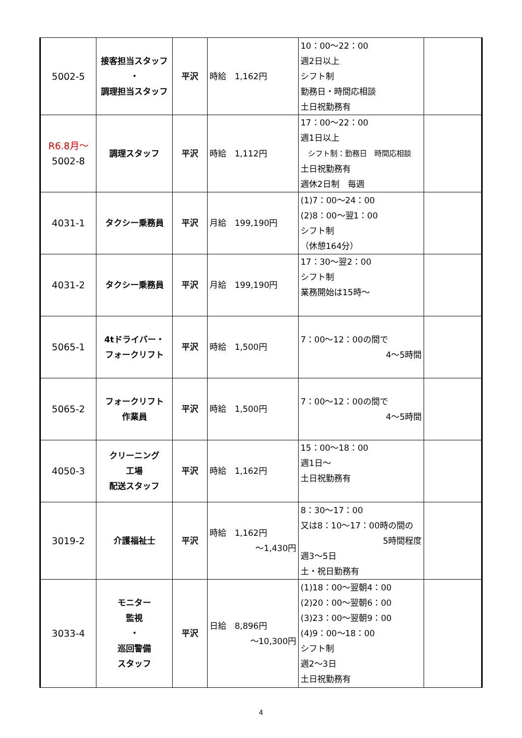| 5002-5 | 接客担当スタッフ ・ 調理担当スタッフ | 平沢 | 時給 1,162円 | 10：00～22：00 週2日以上 シフト制 勤務日・時間応相談 土日祝勤務有 | |
| R6.8月～ 5002-8 | 調理スタッフ | 平沢 | 時給 1,112円 | 17：00～22：00 週1日以上 シフト制：勤務日 時間応相談 土日祝勤務有 週休2日制 毎週 | |
| 4031-1 | タクシー乗務員 | 平沢 | 月給 199,190円 | (1)7：00～24：00 (2)8：00～翌1：00 シフト制 （休憩164分） | |
| 4031-2 | タクシー乗務員 | 平沢 | 月給 199,190円 | 17：30～翌2：00 シフト制 業務開始は15時～ | |
| 5065-1 | 4tドライバー・ フォークリフト | 平沢 | 時給 1,500円 | 7：00～12：00の間で 4～5時間 | |
| 5065-2 | フォークリフト 作業員 | 平沢 | 時給 1,500円 | 7：00～12：00の間で 4～5時間 | |
| 4050-3 | クリーニング 工場 配送スタッフ | 平沢 | 時給 1,162円 | 15：00～18：00 週1日～ 土日祝勤務有 | |
| 3019-2 | 介護福祉士 | 平沢 | 時給 1,162円 ～1,430円 | 8：30～17：00 又は8：10～17：00時の間の 5時間程度 週3～5日 土・祝日勤務有 | |
| 3033-4 | モニター 監視 ・ 巡回警備 スタッフ | 平沢 | 日給 8,896円 ～10,300円 | (1)18：00～翌朝4：00 (2)20：00～翌朝6：00 (3)23：00～翌朝9：00 (4)9：00～18：00 シフト制 週2～3日 土日祝勤務有 | |
4